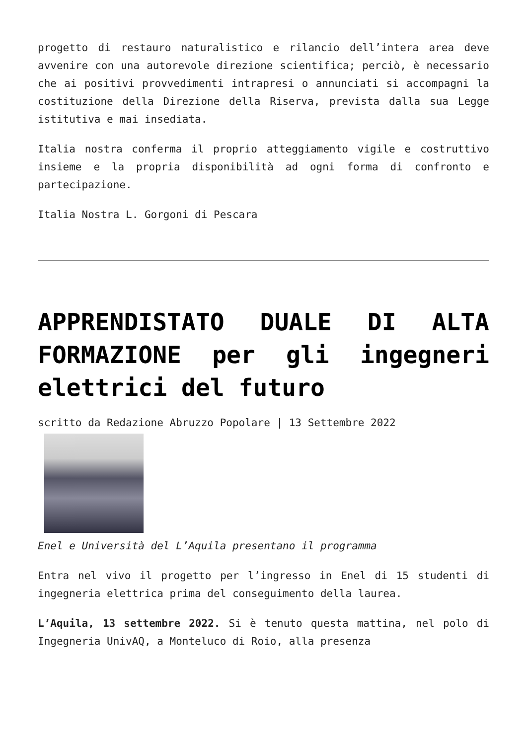progetto di restauro naturalistico e rilancio dell’intera area deve avvenire con una autorevole direzione scientifica; perciò, è necessario che ai positivi provvedimenti intrapresi o annunciati si accompagni la costituzione della Direzione della Riserva, prevista dalla sua Legge istitutiva e mai insediata.
Italia nostra conferma il proprio atteggiamento vigile e costruttivo insieme e la propria disponibilità ad ogni forma di confronto e partecipazione.
Italia Nostra L. Gorgoni di Pescara
APPRENDISTATO DUALE DI ALTA FORMAZIONE per gli ingegneri elettrici del futuro
scritto da Redazione Abruzzo Popolare | 13 Settembre 2022
Enel e Università del L’Aquila presentano il programma
Entra nel vivo il progetto per l’ingresso in Enel di 15 studenti di ingegneria elettrica prima del conseguimento della laurea.
L’Aquila, 13 settembre 2022. Si è tenuto questa mattina, nel polo di Ingegneria UnivAQ, a Monteluco di Roio, alla presenza